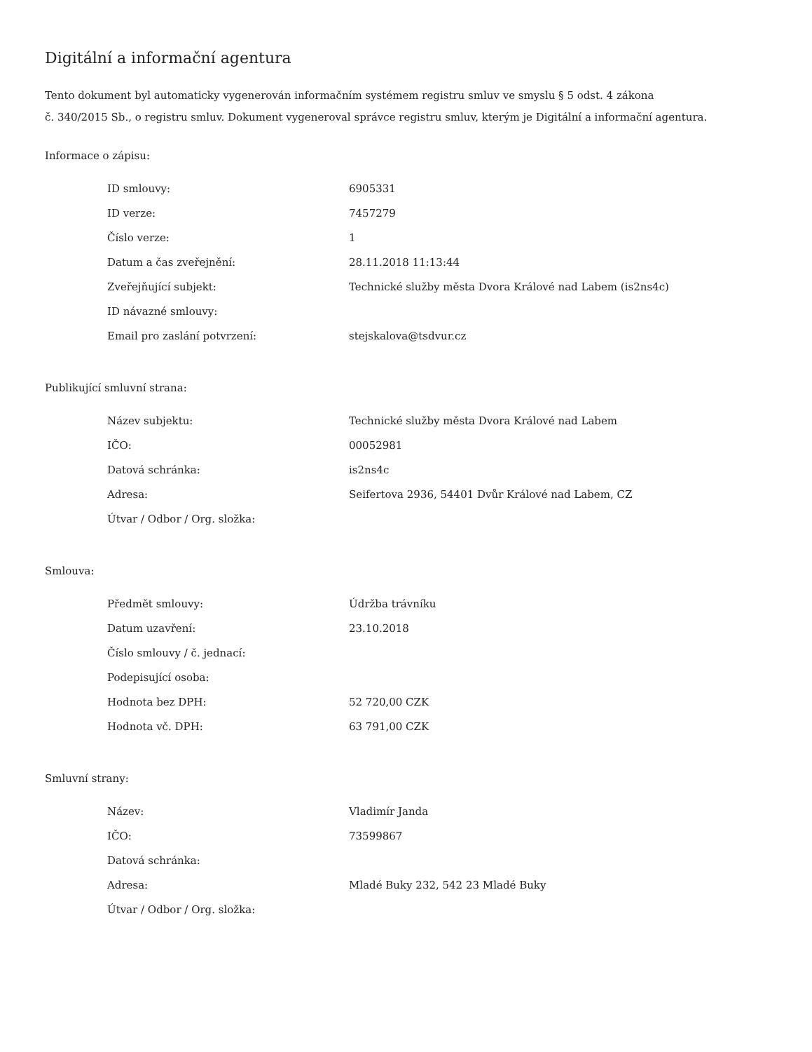Digitální a informační agentura
Tento dokument byl automaticky vygenerován informačním systémem registru smluv ve smyslu § 5 odst. 4 zákona
č. 340/2015 Sb., o registru smluv. Dokument vygeneroval správce registru smluv, kterým je Digitální a informační agentura.
Informace o zápisu:
| ID smlouvy: | 6905331 |
| ID verze: | 7457279 |
| Číslo verze: | 1 |
| Datum a čas zveřejnění: | 28.11.2018 11:13:44 |
| Zveřejňující subjekt: | Technické služby města Dvora Králové nad Labem (is2ns4c) |
| ID návazné smlouvy: | |
| Email pro zaslání potvrzení: | stejskalova@tsdvur.cz |
Publikující smluvní strana:
| Název subjektu: | Technické služby města Dvora Králové nad Labem |
| IČO: | 00052981 |
| Datová schránka: | is2ns4c |
| Adresa: | Seifertova 2936, 54401 Dvůr Králové nad Labem, CZ |
| Útvar / Odbor / Org. složka: | |
Smlouva:
| Předmět smlouvy: | Údržba trávníku |
| Datum uzavření: | 23.10.2018 |
| Číslo smlouvy / č. jednací: | |
| Podepisující osoba: | |
| Hodnota bez DPH: | 52 720,00 CZK |
| Hodnota vč. DPH: | 63 791,00 CZK |
Smluvní strany:
| Název: | Vladimír Janda |
| IČO: | 73599867 |
| Datová schránka: | |
| Adresa: | Mladé Buky 232, 542 23 Mladé Buky |
| Útvar / Odbor / Org. složka: | |